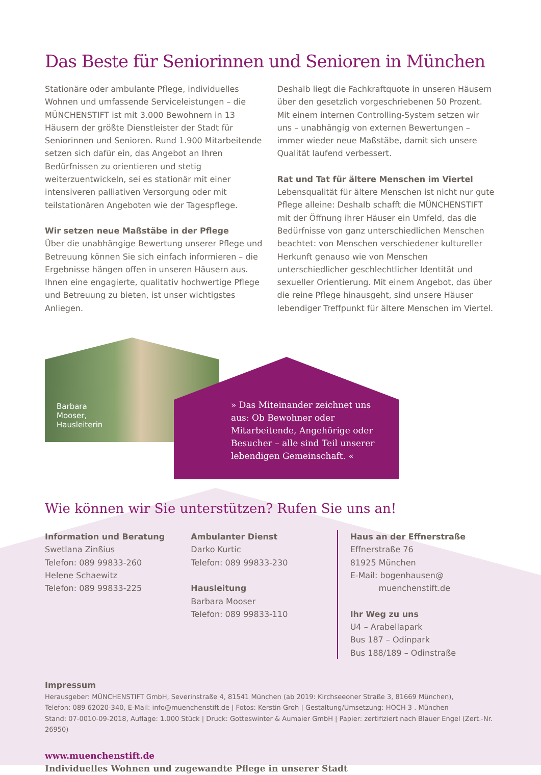Das Beste für Seniorinnen und Senioren in München
Stationäre oder ambulante Pflege, individuelles Wohnen und umfassende Serviceleistungen – die MÜNCHENSTIFT ist mit 3.000 Bewohnern in 13 Häusern der größte Dienstleister der Stadt für Seniorinnen und Senioren. Rund 1.900 Mitarbeitende setzen sich dafür ein, das Angebot an Ihren Bedürfnissen zu orientieren und stetig weiterzuentwickeln, sei es stationär mit einer intensiveren palliativen Versorgung oder mit teilstationären Angeboten wie der Tagespflege.
Wir setzen neue Maßstäbe in der Pflege
Über die unabhängige Bewertung unserer Pflege und Betreuung können Sie sich einfach informieren – die Ergebnisse hängen offen in unseren Häusern aus. Ihnen eine engagierte, qualitativ hochwertige Pflege und Betreuung zu bieten, ist unser wichtigstes Anliegen.
Deshalb liegt die Fachkraftquote in unseren Häusern über den gesetzlich vorgeschriebenen 50 Prozent. Mit einem internen Controlling-System setzen wir uns – unabhängig von externen Bewertungen – immer wieder neue Maßstäbe, damit sich unsere Qualität laufend verbessert.
Rat und Tat für ältere Menschen im Viertel
Lebensqualität für ältere Menschen ist nicht nur gute Pflege alleine: Deshalb schafft die MÜNCHENSTIFT mit der Öffnung ihrer Häuser ein Umfeld, das die Bedürfnisse von ganz unterschiedlichen Menschen beachtet: von Menschen verschiedener kultureller Herkunft genauso wie von Menschen unterschiedlicher geschlechtlicher Identität und sexueller Orientierung. Mit einem Angebot, das über die reine Pflege hinausgeht, sind unsere Häuser lebendiger Treffpunkt für ältere Menschen im Viertel.
Barbara
Mooser,
Hausleiterin
» Das Miteinander zeichnet uns aus: Ob Bewohner oder Mitarbeitende, Angehörige oder Besucher – alle sind Teil unserer lebendigen Gemeinschaft. «
Wie können wir Sie unterstützen? Rufen Sie uns an!
Information und Beratung
Swetlana Zinßius
Telefon: 089 99833-260
Helene Schaewitz
Telefon: 089 99833-225
Ambulanter Dienst
Darko Kurtic
Telefon: 089 99833-230
Hausleitung
Barbara Mooser
Telefon: 089 99833-110
Haus an der Effnerstraße
Effnerstraße 76
81925 München
E-Mail: bogenhausen@
muenchenstift.de
Ihr Weg zu uns
U4 – Arabellapark
Bus 187 – Odinpark
Bus 188/189 – Odinstraße
Impressum
Herausgeber: MÜNCHENSTIFT GmbH, Severinstraße 4, 81541 München (ab 2019: Kirchseeoner Straße 3, 81669 München),
Telefon: 089 62020-340, E-Mail: info@muenchenstift.de | Fotos: Kerstin Groh | Gestaltung/Umsetzung: HOCH 3 . München
Stand: 07-0010-09-2018, Auflage: 1.000 Stück | Druck: Gotteswinter & Aumaier GmbH | Papier: zertifiziert nach Blauer Engel (Zert.-Nr. 26950)
www.muenchenstift.de
Individuelles Wohnen und zugewandte Pflege in unserer Stadt